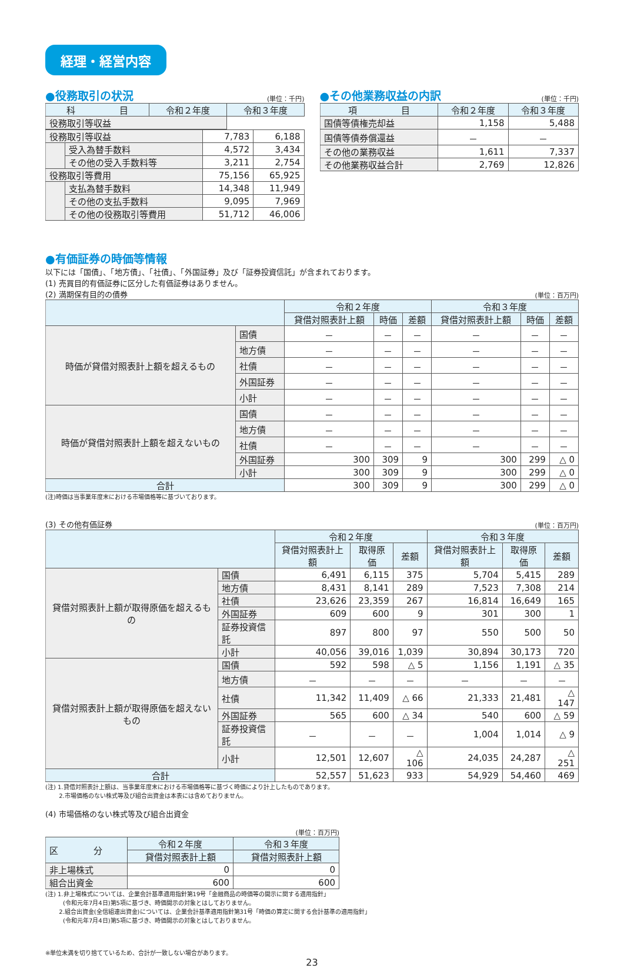経理・経営内容
●役務取引の状況
(単位：千円)
| 科 目 | 令和２年度 | 令和３年度 |
| --- | --- | --- |
| 役務取引等収益 | | |
| 役務取引等収益 | | 7,783 | 6,188 |
| | 受入為替手数料 | 4,572 | 3,434 |
| | その他の受入手数料等 | 3,211 | 2,754 |
| 役務取引等費用 | | 75,156 | 65,925 |
| | 支払為替手数料 | 14,348 | 11,949 |
| | その他の支払手数料 | 9,095 | 7,969 |
| | その他の役務取引等費用 | 51,712 | 46,006 |
●その他業務収益の内訳
(単位：千円)
| 項 目 | 令和２年度 | 令和３年度 |
| --- | --- | --- |
| 国債等債権売却益 | 1,158 | 5,488 |
| 国債等債券償還益 | － | － |
| その他の業務収益 | 1,611 | 7,337 |
| その他業務収益合計 | 2,769 | 12,826 |
●有価証券の時価等情報
以下には「国債」、「地方債」、「社債」、「外国証券」及び「証券投資信託」が含まれております。
(1) 売買目的有価証券に区分した有価証券はありません。
(2) 満期保有目的の債券
(単位：百万円)
| | | 令和２年度 | | | 令和３年度 | | |
| --- | --- | --- | --- | --- | --- | --- | --- |
| | | 貸借対照表計上額 | 時価 | 差額 | 貸借対照表計上額 | 時価 | 差額 |
| 時価が貸借対照表計上額を超えるもの | 国債 | － | － | － | － | － | － |
| | 地方債 | － | － | － | － | － | － |
| | 社債 | － | － | － | － | － | － |
| | 外国証券 | － | － | － | － | － | － |
| | 小計 | － | － | － | － | － | － |
| 時価が貸借対照表計上額を超えないもの | 国債 | － | － | － | － | － | － |
| | 地方債 | － | － | － | － | － | － |
| | 社債 | － | － | － | － | － | － |
| | 外国証券 | 300 | 309 | 9 | 300 | 299 | △ 0 |
| | 小計 | 300 | 309 | 9 | 300 | 299 | △ 0 |
| 合計 | | 300 | 309 | 9 | 300 | 299 | △ 0 |
(注)時価は当事業年度末における市場価格等に基づいております。
(3) その他有価証券
(単位：百万円)
| | | 令和２年度 | | | 令和３年度 | | |
| --- | --- | --- | --- | --- | --- | --- | --- |
| | | 貸借対照表計上額 | 取得原価 | 差額 | 貸借対照表計上額 | 取得原価 | 差額 |
| 貸借対照表計上額が取得原価を超えるもの | 国債 | 6,491 | 6,115 | 375 | 5,704 | 5,415 | 289 |
| | 地方債 | 8,431 | 8,141 | 289 | 7,523 | 7,308 | 214 |
| | 社債 | 23,626 | 23,359 | 267 | 16,814 | 16,649 | 165 |
| | 外国証券 | 609 | 600 | 9 | 301 | 300 | 1 |
| | 証券投資信託 | 897 | 800 | 97 | 550 | 500 | 50 |
| | 小計 | 40,056 | 39,016 | 1,039 | 30,894 | 30,173 | 720 |
| 貸借対照表計上額が取得原価を超えないもの | 国債 | 592 | 598 | △ 5 | 1,156 | 1,191 | △ 35 |
| | 地方債 | － | － | － | － | － | － |
| | 社債 | 11,342 | 11,409 | △ 66 | 21,333 | 21,481 | △ 147 |
| | 外国証券 | 565 | 600 | △ 34 | 540 | 600 | △ 59 |
| | 証券投資信託 | － | － | － | 1,004 | 1,014 | △ 9 |
| | 小計 | 12,501 | 12,607 | △ 106 | 24,035 | 24,287 | △ 251 |
| 合計 | | 52,557 | 51,623 | 933 | 54,929 | 54,460 | 469 |
(注) 1.貸借対照表計上額は、当事業年度末における市場価格等に基づく時価により計上したものであります。
　　 2.市場価格のない株式等及び組合出資金は本表には含めておりません。
(4) 市場価格のない株式等及び組合出資金
(単位：百万円)
| 区 分 | 令和２年度 | 令和３年度 |
| --- | --- | --- |
| | 貸借対照表計上額 | 貸借対照表計上額 |
| 非上場株式 | 0 | 0 |
| 組合出資金 | 600 | 600 |
(注) 1.非上場株式については、企業会計基準適用指針第19号「金融商品の時価等の開示に関する適用指針」
　　　(令和元年7月4日)第5項に基づき、時価開示の対象とはしておりません。
　　 2.組合出資金(全信組連出資金)については、企業会計基準適用指針第31号「時価の算定に関する会計基準の適用指針」
　　　(令和元年7月4日)第5項に基づき、時価開示の対象とはしておりません。
※単位未満を切り捨てているため、合計が一致しない場合があります。
23